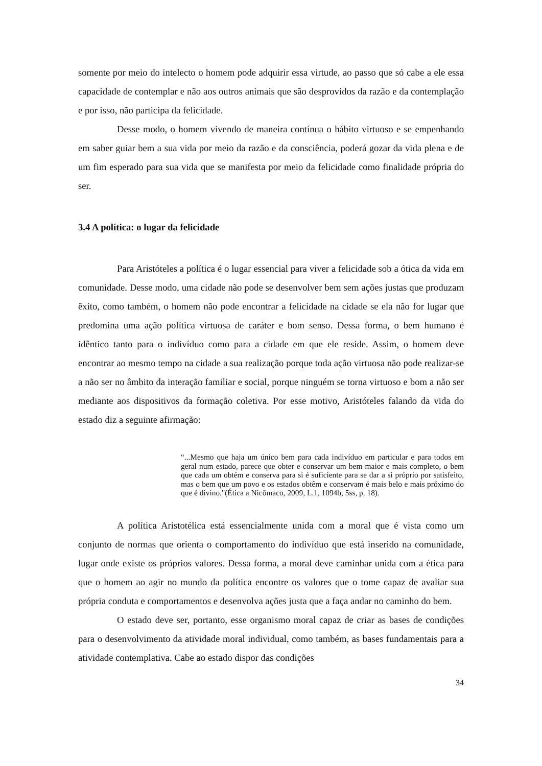somente por meio do intelecto o homem pode adquirir essa virtude, ao passo que só cabe a ele essa capacidade de contemplar e não aos outros animais que são desprovidos da razão e da contemplação e por isso, não participa da felicidade.
Desse modo, o homem vivendo de maneira contínua o hábito virtuoso e se empenhando em saber guiar bem a sua vida por meio da razão e da consciência, poderá gozar da vida plena e de um fim esperado para sua vida que se manifesta por meio da felicidade como finalidade própria do ser.
3.4 A política: o lugar da felicidade
Para Aristóteles a política é o lugar essencial para viver a felicidade sob a ótica da vida em comunidade. Desse modo, uma cidade não pode se desenvolver bem sem ações justas que produzam êxito, como também, o homem não pode encontrar a felicidade na cidade se ela não for lugar que predomina uma ação política virtuosa de caráter e bom senso. Dessa forma, o bem humano é idêntico tanto para o indivíduo como para a cidade em que ele reside. Assim, o homem deve encontrar ao mesmo tempo na cidade a sua realização porque toda ação virtuosa não pode realizar-se a não ser no âmbito da interação familiar e social, porque ninguém se torna virtuoso e bom a não ser mediante aos dispositivos da formação coletiva. Por esse motivo, Aristóteles falando da vida do estado diz a seguinte afirmação:
“...Mesmo que haja um único bem para cada indivíduo em particular e para todos em geral num estado, parece que obter e conservar um bem maior e mais completo, o bem que cada um obtém e conserva para si é suficiente para se dar a si próprio por satisfeito, mas o bem que um povo e os estados obtêm e conservam é mais belo e mais próximo do que é divino."(Ética a Nicômaco, 2009, L.1, 1094b, 5ss, p. 18).
A política Aristotélica está essencialmente unida com a moral que é vista como um conjunto de normas que orienta o comportamento do indivíduo que está inserido na comunidade, lugar onde existe os próprios valores. Dessa forma, a moral deve caminhar unida com a ética para que o homem ao agir no mundo da política encontre os valores que o tome capaz de avaliar sua própria conduta e comportamentos e desenvolva ações justa que a faça andar no caminho do bem.
O estado deve ser, portanto, esse organismo moral capaz de criar as bases de condições para o desenvolvimento da atividade moral individual, como também, as bases fundamentais para a atividade contemplativa. Cabe ao estado dispor das condições
34